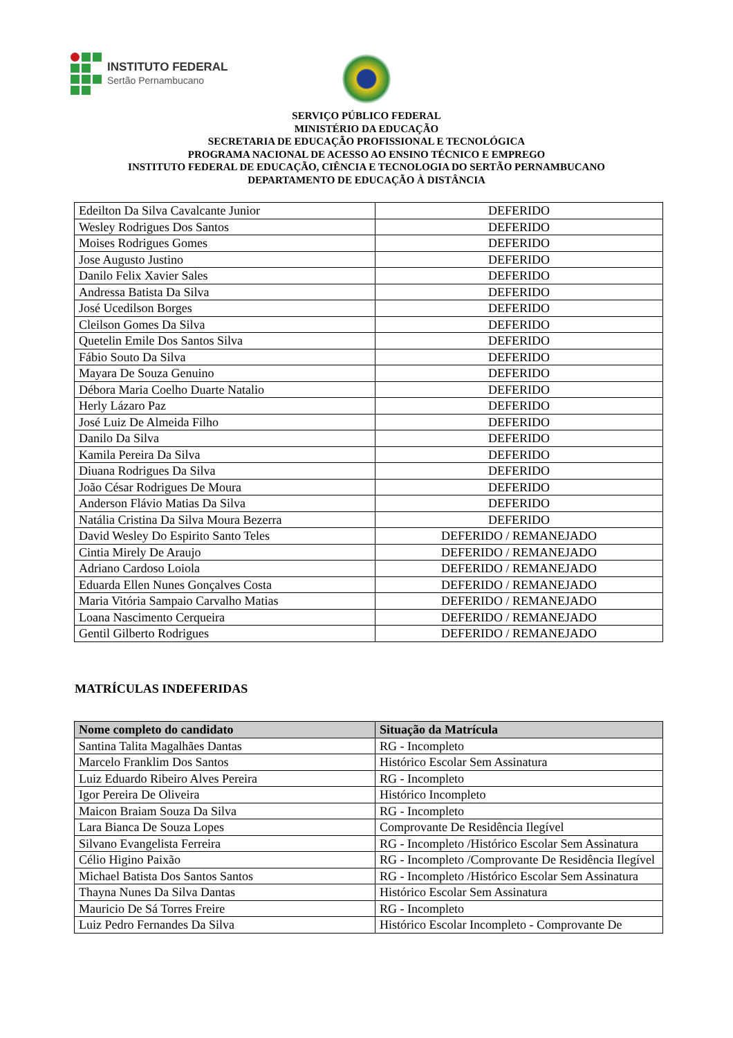INSTITUTO FEDERAL
Sertão Pernambucano
SERVIÇO PÚBLICO FEDERAL
MINISTÉRIO DA EDUCAÇÃO
SECRETARIA DE EDUCAÇÃO PROFISSIONAL E TECNOLÓGICA
PROGRAMA NACIONAL DE ACESSO AO ENSINO TÉCNICO E EMPREGO
INSTITUTO FEDERAL DE EDUCAÇÃO, CIÊNCIA E TECNOLOGIA DO SERTÃO PERNAMBUCANO
DEPARTAMENTO DE EDUCAÇÃO À DISTÂNCIA
| Edeilton Da Silva Cavalcante Junior | DEFERIDO |
| Wesley Rodrigues Dos Santos | DEFERIDO |
| Moises Rodrigues Gomes | DEFERIDO |
| Jose Augusto Justino | DEFERIDO |
| Danilo Felix Xavier Sales | DEFERIDO |
| Andressa Batista Da Silva | DEFERIDO |
| José Ucedilson Borges | DEFERIDO |
| Cleilson Gomes Da Silva | DEFERIDO |
| Quetelin Emile Dos Santos Silva | DEFERIDO |
| Fábio Souto Da Silva | DEFERIDO |
| Mayara De Souza Genuino | DEFERIDO |
| Débora Maria Coelho Duarte Natalio | DEFERIDO |
| Herly Lázaro Paz | DEFERIDO |
| José Luiz De Almeida Filho | DEFERIDO |
| Danilo Da Silva | DEFERIDO |
| Kamila Pereira Da Silva | DEFERIDO |
| Diuana Rodrigues Da Silva | DEFERIDO |
| João César Rodrigues De Moura | DEFERIDO |
| Anderson Flávio Matias Da Silva | DEFERIDO |
| Natália Cristina Da Silva Moura Bezerra | DEFERIDO |
| David Wesley Do Espirito Santo Teles | DEFERIDO / REMANEJADO |
| Cintia Mirely De Araujo | DEFERIDO / REMANEJADO |
| Adriano Cardoso Loiola | DEFERIDO / REMANEJADO |
| Eduarda Ellen Nunes Gonçalves Costa | DEFERIDO / REMANEJADO |
| Maria Vitória Sampaio Carvalho Matias | DEFERIDO / REMANEJADO |
| Loana Nascimento Cerqueira | DEFERIDO / REMANEJADO |
| Gentil Gilberto Rodrigues | DEFERIDO / REMANEJADO |
MATRÍCULAS INDEFERIDAS
| Nome completo do candidato | Situação da Matrícula |
| --- | --- |
| Santina Talita Magalhães Dantas | RG - Incompleto |
| Marcelo Franklim Dos Santos | Histórico Escolar Sem Assinatura |
| Luiz Eduardo Ribeiro Alves Pereira | RG - Incompleto |
| Igor Pereira De Oliveira | Histórico Incompleto |
| Maicon Braiam Souza Da Silva | RG - Incompleto |
| Lara Bianca De Souza Lopes | Comprovante De Residência Ilegível |
| Silvano Evangelista Ferreira | RG - Incompleto /Histórico Escolar Sem Assinatura |
| Célio Higino Paixão | RG - Incompleto /Comprovante De Residência Ilegível |
| Michael Batista Dos Santos Santos | RG - Incompleto /Histórico Escolar Sem Assinatura |
| Thayna Nunes Da Silva Dantas | Histórico Escolar Sem Assinatura |
| Mauricio De Sá Torres Freire | RG - Incompleto |
| Luiz Pedro Fernandes Da Silva | Histórico Escolar Incompleto - Comprovante De |